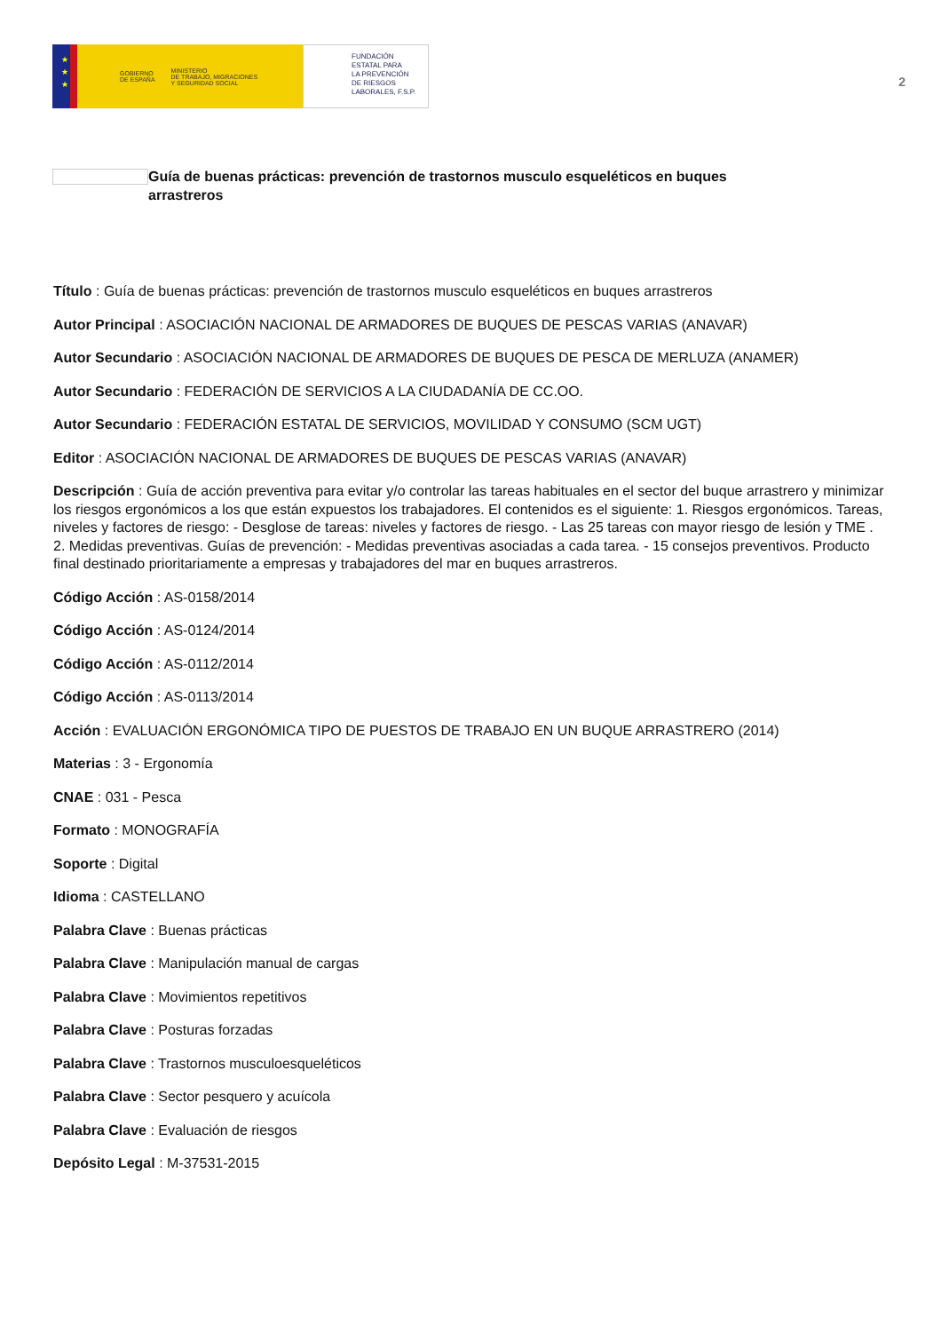★
★
★
GOBIERNO
DE ESPAÑA MINISTERIO
DE TRABAJO, MIGRACIONES
Y SEGURIDAD SOCIAL
FUNDACIÓN
ESTATAL PARA
LA PREVENCIÓN
DE RIESGOS
LABORALES, F.S.P.
2
Guía de buenas prácticas: prevención de trastornos musculo esqueléticos en buques arrastreros
Título : Guía de buenas prácticas: prevención de trastornos musculo esqueléticos en buques arrastreros
Autor Principal : ASOCIACIÓN NACIONAL DE ARMADORES DE BUQUES DE PESCAS VARIAS (ANAVAR)
Autor Secundario : ASOCIACIÓN NACIONAL DE ARMADORES DE BUQUES DE PESCA DE MERLUZA (ANAMER)
Autor Secundario : FEDERACIÓN DE SERVICIOS A LA CIUDADANÍA DE CC.OO.
Autor Secundario : FEDERACIÓN ESTATAL DE SERVICIOS, MOVILIDAD Y CONSUMO (SCM UGT)
Editor : ASOCIACIÓN NACIONAL DE ARMADORES DE BUQUES DE PESCAS VARIAS (ANAVAR)
Descripción : Guía de acción preventiva para evitar y/o controlar las tareas habituales en el sector del buque arrastrero y minimizar los riesgos ergonómicos a los que están expuestos los trabajadores. El contenidos es el siguiente: 1. Riesgos ergonómicos. Tareas, niveles y factores de riesgo: - Desglose de tareas: niveles y factores de riesgo. - Las 25 tareas con mayor riesgo de lesión y TME . 2. Medidas preventivas. Guías de prevención: - Medidas preventivas asociadas a cada tarea. - 15 consejos preventivos. Producto final destinado prioritariamente a empresas y trabajadores del mar en buques arrastreros.
Código Acción : AS-0158/2014
Código Acción : AS-0124/2014
Código Acción : AS-0112/2014
Código Acción : AS-0113/2014
Acción : EVALUACIÓN ERGONÓMICA TIPO DE PUESTOS DE TRABAJO EN UN BUQUE ARRASTRERO (2014)
Materias : 3 - Ergonomía
CNAE : 031 - Pesca
Formato : MONOGRAFÍA
Soporte : Digital
Idioma : CASTELLANO
Palabra Clave : Buenas prácticas
Palabra Clave : Manipulación manual de cargas
Palabra Clave : Movimientos repetitivos
Palabra Clave : Posturas forzadas
Palabra Clave : Trastornos musculoesqueléticos
Palabra Clave : Sector pesquero y acuícola
Palabra Clave : Evaluación de riesgos
Depósito Legal : M-37531-2015